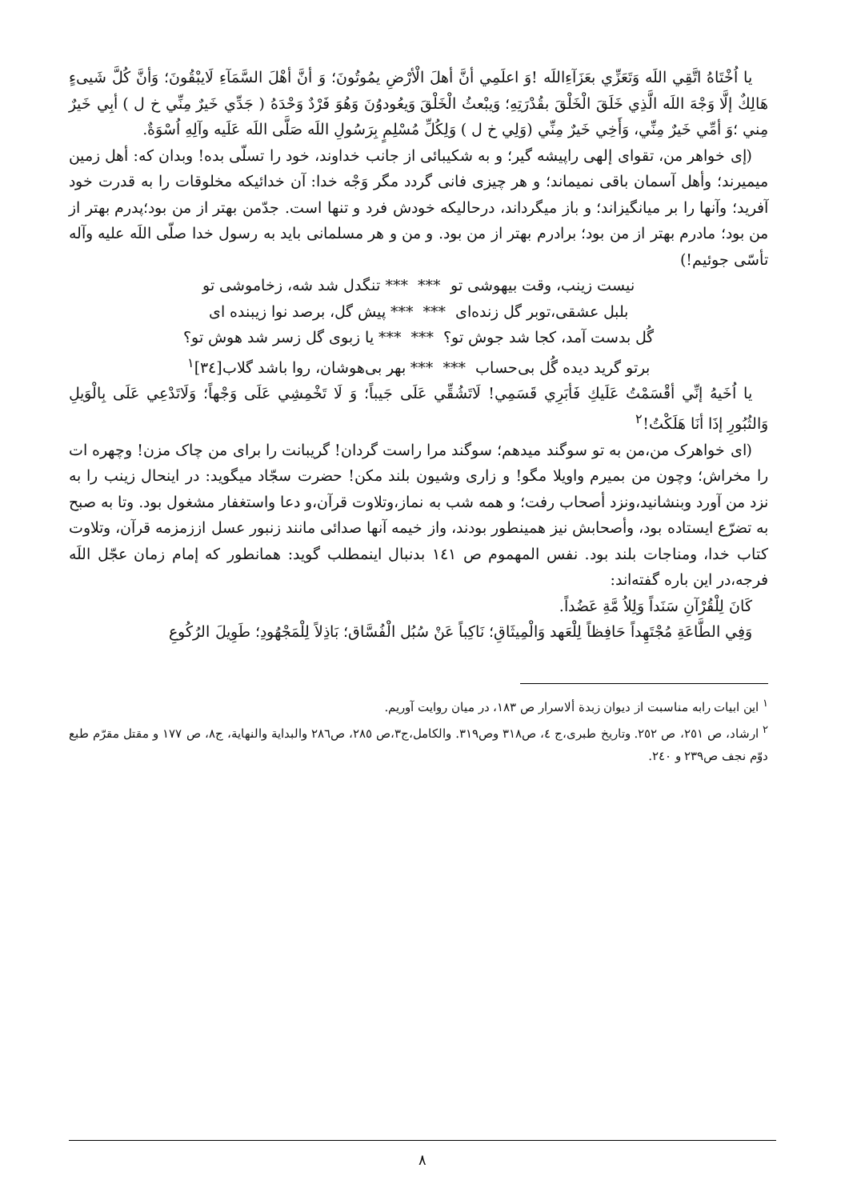يا اُخْتَاهُ اتَّقِي اللَه وَتَعَزِّي بعَزَآءِاللَه !وَ اعلَمِي أنَّ أهلَ الْأرْضِ يمُوتُونَ؛ وَ أنَّ أهْلَ السَّمَآءِ لَايبْقُونَ؛ وَأنَّ كُلَّ شَيىءٍ هَالِكٌ إلَّا وَجْهَ اللَه الَّذِي خَلَقَ الْخَلْقَ بقُدْرَتِهِ؛ وَيبْعثُ الْخَلْقَ وَيعُودوُنَ وَهُوَ فَرْدٌ وَحْدَهُ ( جَدِّي خَيرٌ مِنِّي خ ل ) أبِي خَيرٌ مِني ؛وَ أمِّي خَيرٌ مِنِّي، وَأَخِي خَيرٌ مِنِّي (وَلِي خ ل ) وَلِكُلِّ مُسْلِمٍ بِرَسُولِ اللَه صَلَّى اللَه عَلَيه وآلِهِ اُسْوَةٌ.
(إی خواهر من، تقوای إلهی راپيشه گير؛ و به شكيبائی از جانب خداوند، خود را تسلّی بده! وبدان كه: أهل زمين ميميرند؛ وأهل آسمان باقی نميماند؛ و هر چيزی فانی گردد مگر وَجْه خدا: آن خدائيكه مخلوقات را به قدرت خود آفريد؛ وآنها را بر ميانگيزاند؛ و باز ميگرداند، درحاليكه خودش فرد و تنها است. جدّمن بهتر از من بود؛پدرم بهتر از من بود؛ مادرم بهتر از من بود؛ برادرم بهتر از من بود. و من و هر مسلمانی بايد به رسول خدا صلّى اللَه عليه وآله تأسّی جوئيم!)
نيست زينب، وقت بيهوشی تو *** *** تنگدل شد شه، زخاموشی تو
بلبل عشقی،توبر گل زنده‌ای *** *** پيش گل، برصد نوا زيبنده ای
گُل بدست آمد، كجا شد جوش تو؟ *** *** يا زبوی گل زسر شد هوش تو؟
برتو گريد ديده گُل بی‌حساب *** *** بهر بی‌هوشان، روا باشد گلاب[٣٤]<sup>١</sup>
يا اُخَيهُ إنِّي أقْسَمْتُ عَلَيكِ فَأبَرِي قَسَمِي! لَاتَشُقِّي عَلَى جَيباً؛ وَ لَا تَخْمِشِي عَلَى وَجْهاً؛ وَلَاتَدْعِي عَلَى بِالْوَيلِ وَالثُبُورِ إذَا أنَا هَلَكْتُ!<sup>٢</sup>
(ای خواهرک من،من به تو سوگند ميدهم؛ سوگند مرا راست گردان! گريبانت را برای من چاک مزن! وچهره ات را مخراش؛ وچون من بميرم واويلا مگو! و زاری وشيون بلند مكن! حضرت سجّاد ميگويد: در اينحال زينب را به نزد من آورد وبنشانيد،ونزد أصحاب رفت؛ و همه شب به نماز،وتلاوت قرآن،و دعا واستغفار مشغول بود. وتا به صبح به تضرّع ايستاده بود، وأصحابش نيز همينطور بودند، واز خيمه آنها صدائی مانند زنبور عسل اززمزمه قرآن، وتلاوت كتاب خدا، ومناجات بلند بود. نفس المهموم ص ١٤١ بدنبال اينمطلب گويد: همانطور كه إمام زمان عجّل اللَه فرجه،در اين باره گفته‌اند:
كَانَ لِلْقُرْآنِ سَنَداً وَلِلاُ مَّةِ عَضُداً.
وَفِي الطَّاعَةِ مُجْتَهِداً حَافِظاً لِلْعَهد وَالْمِيثَاقِ؛ نَاكِباً عَنْ سُبُل الْفُسَّاق؛ بَاذِلاً لِلْمَجْهُودِ؛ طَوِيلَ الرُكُوعِ
<sup>١</sup> اين ابيات رابه مناسبت از ديوان زبدة ألاسرار ص ١٨٣، در ميان روايت آوريم.
<sup>٢</sup> ارشاد، ص ٢٥١، ص ٢٥٢. وتاريخ طبری،ج ٤، ص٣١٨ وص٣١٩. والكامل،ج٣،ص ٢٨٥، ص٢٨٦ والبداية والنهاية، ج٨، ص ١٧٧ و مقتل مقرّم طبع دوّم نجف ص٢٣٩ و ٢٤٠.
٨